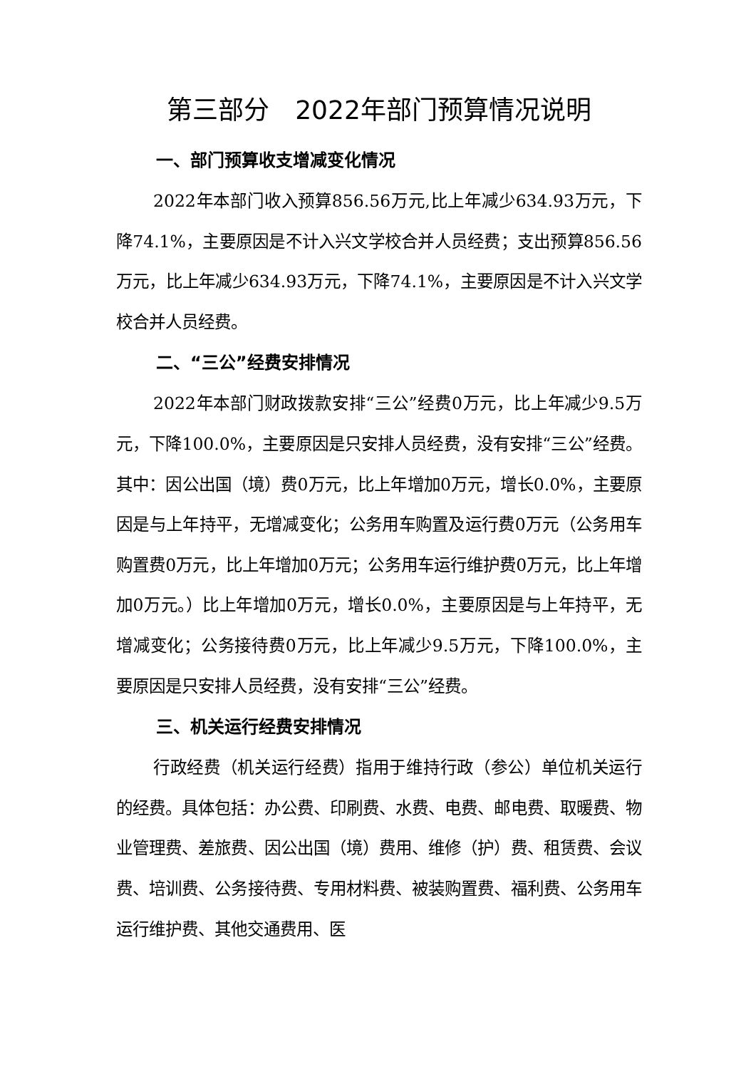第三部分　2022年部门预算情况说明
一、部门预算收支增减变化情况
2022年本部门收入预算856.56万元,比上年减少634.93万元，下降74.1%，主要原因是不计入兴文学校合并人员经费；支出预算856.56万元，比上年减少634.93万元，下降74.1%，主要原因是不计入兴文学校合并人员经费。
二、“三公”经费安排情况
2022年本部门财政拨款安排“三公”经费0万元，比上年减少9.5万元，下降100.0%，主要原因是只安排人员经费，没有安排“三公”经费。其中：因公出国（境）费0万元，比上年增加0万元，增长0.0%，主要原因是与上年持平，无增减变化；公务用车购置及运行费0万元（公务用车购置费0万元，比上年增加0万元；公务用车运行维护费0万元，比上年增加0万元。）比上年增加0万元，增长0.0%，主要原因是与上年持平，无增减变化；公务接待费0万元，比上年减少9.5万元，下降100.0%，主要原因是只安排人员经费，没有安排“三公”经费。
三、机关运行经费安排情况
行政经费（机关运行经费）指用于维持行政（参公）单位机关运行的经费。具体包括：办公费、印刷费、水费、电费、邮电费、取暖费、物业管理费、差旅费、因公出国（境）费用、维修（护）费、租赁费、会议费、培训费、公务接待费、专用材料费、被装购置费、福利费、公务用车运行维护费、其他交通费用、医